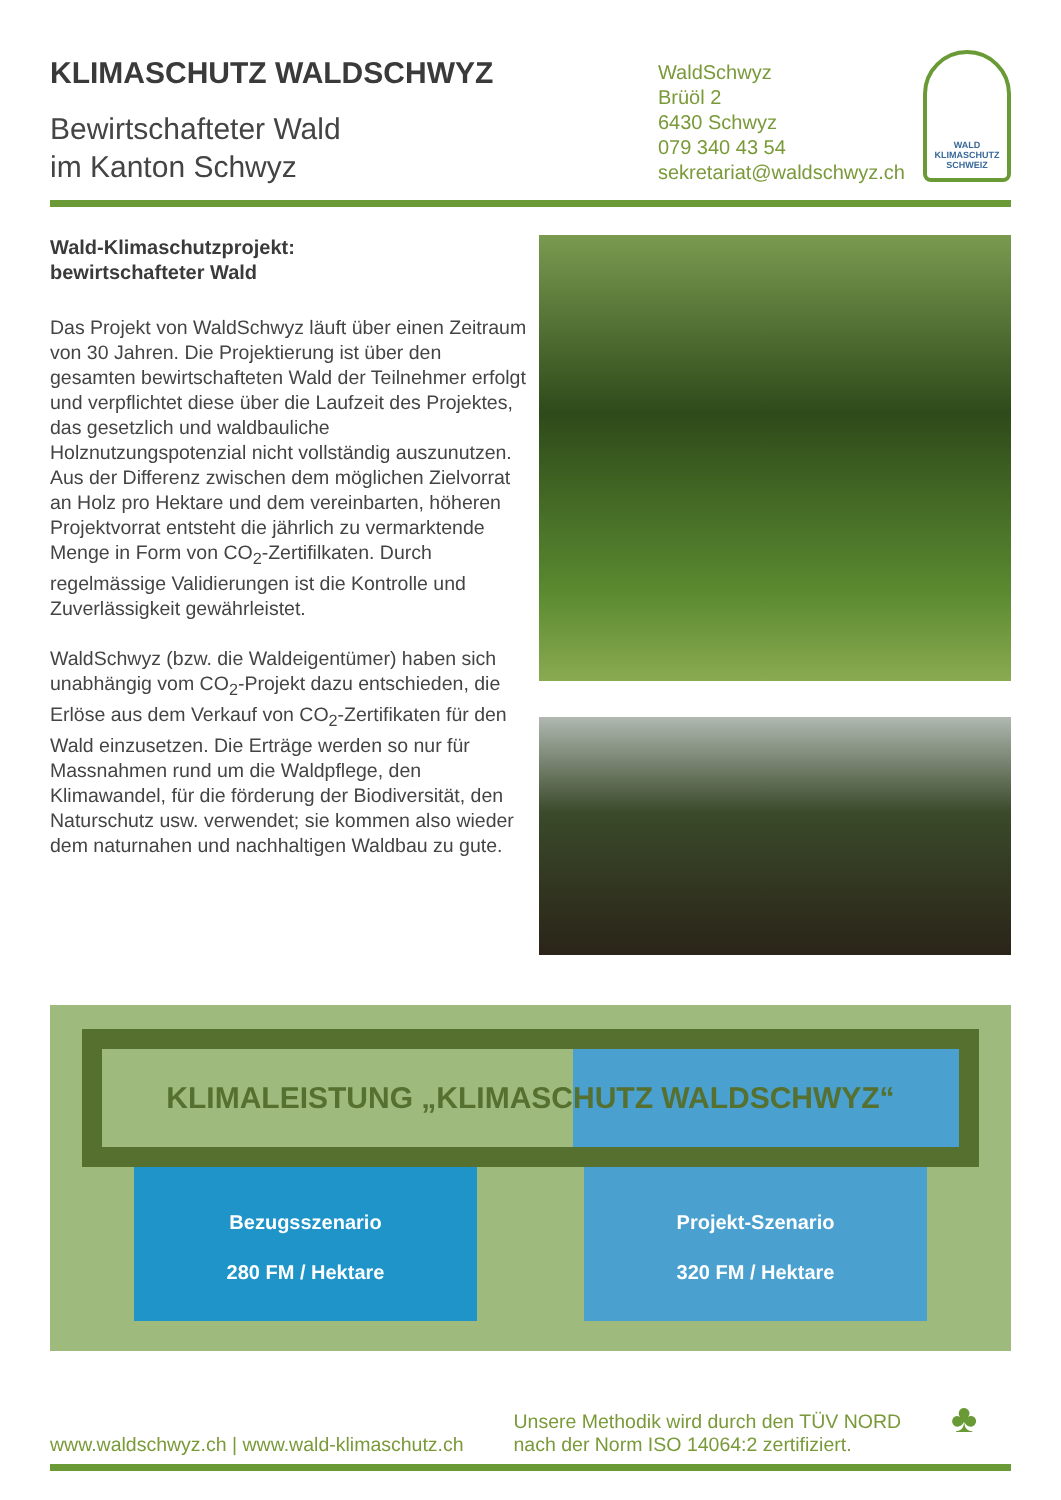KLIMASCHUTZ WALDSCHWYZ
Bewirtschafteter Wald
im Kanton Schwyz
WaldSchwyz
Brüöl 2
6430 Schwyz
079 340 43 54
sekretariat@waldschwyz.ch
WALD
KLIMASCHUTZ
SCHWEIZ
Wald-Klimaschutzprojekt:
bewirtschafteter Wald
Das Projekt von WaldSchwyz läuft über einen Zeitraum von 30 Jahren. Die Projektierung ist über den gesamten bewirtschafteten Wald der Teilnehmer erfolgt und verpflichtet diese über die Laufzeit des Projektes, das gesetzlich und waldbauliche Holznutzungspotenzial nicht vollständig auszunutzen. Aus der Differenz zwischen dem möglichen Zielvorrat an Holz pro Hektare und dem vereinbarten, höheren Projektvorrat entsteht die jährlich zu vermarktende Menge in Form von CO<sub>2</sub>-Zertifilkaten. Durch regelmässige Validierungen ist die Kontrolle und Zuverlässigkeit gewährleistet.
WaldSchwyz (bzw. die Waldeigentümer) haben sich unabhängig vom CO<sub>2</sub>-Projekt dazu entschieden, die Erlöse aus dem Verkauf von CO<sub>2</sub>-Zertifikaten für den Wald einzusetzen. Die Erträge werden so nur für Massnahmen rund um die Waldpflege, den Klimawandel, für die förderung der Biodiversität, den Naturschutz usw. verwendet; sie kommen also wieder dem naturnahen und nachhaltigen Waldbau zu gute.
KLIMALEISTUNG „KLIMASCHUTZ WALDSCHWYZ“
Bezugsszenario
280 FM / Hektare
Projekt-Szenario
320 FM / Hektare
www.waldschwyz.ch | www.wald-klimaschutz.ch
Unsere Methodik wird durch den TÜV NORD
nach der Norm ISO 14064:2 zertifiziert.
♣